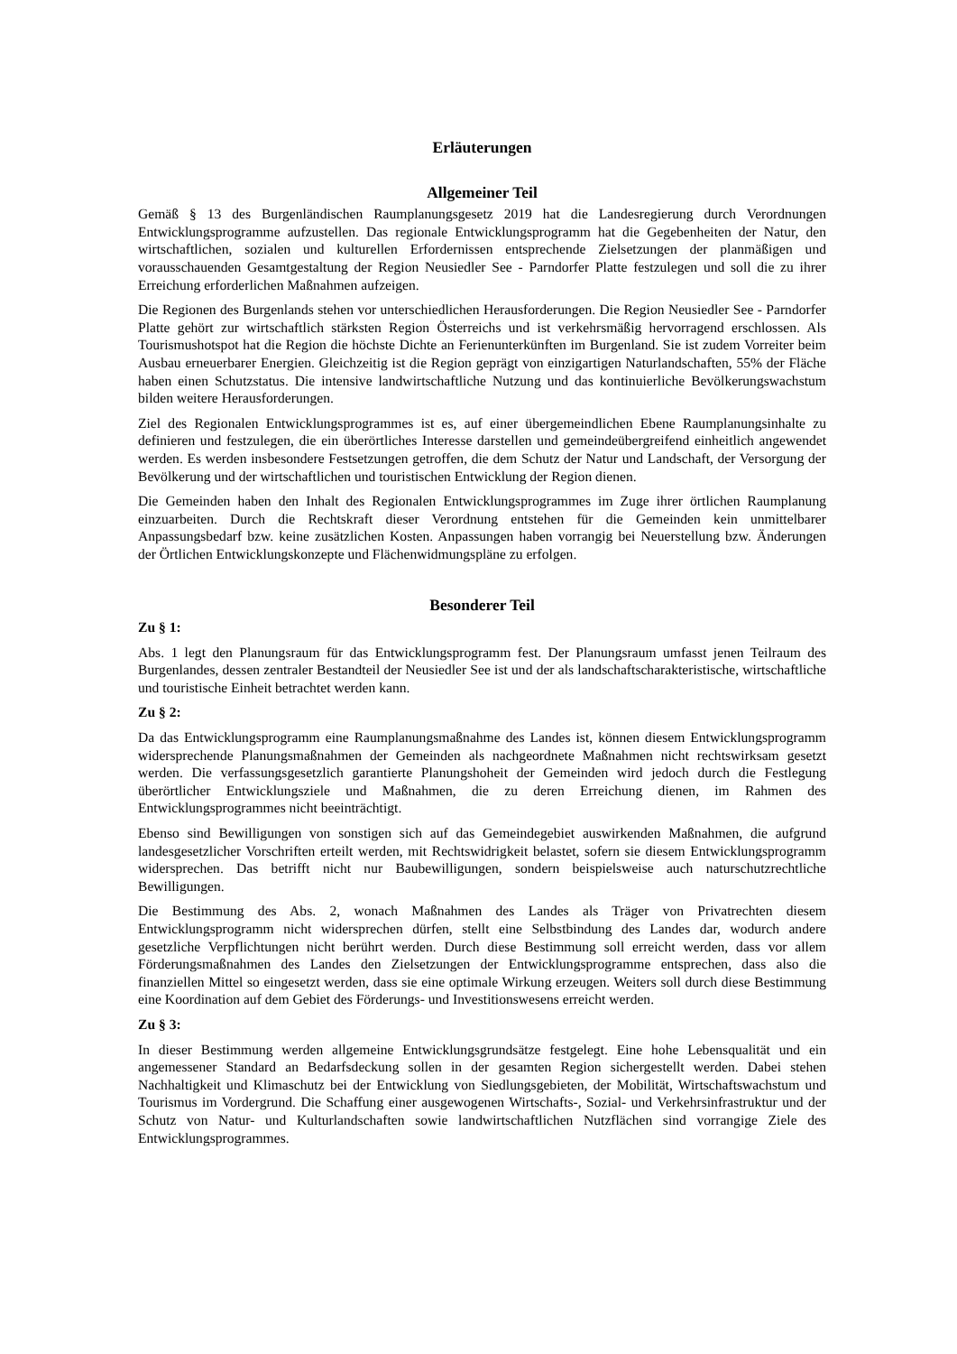Erläuterungen
Allgemeiner Teil
Gemäß § 13 des Burgenländischen Raumplanungsgesetz 2019 hat die Landesregierung durch Verordnungen Entwicklungsprogramme aufzustellen. Das regionale Entwicklungsprogramm hat die Gegebenheiten der Natur, den wirtschaftlichen, sozialen und kulturellen Erfordernissen entsprechende Zielsetzungen der planmäßigen und vorausschauenden Gesamtgestaltung der Region Neusiedler See - Parndorfer Platte festzulegen und soll die zu ihrer Erreichung erforderlichen Maßnahmen aufzeigen.
Die Regionen des Burgenlands stehen vor unterschiedlichen Herausforderungen. Die Region Neusiedler See - Parndorfer Platte gehört zur wirtschaftlich stärksten Region Österreichs und ist verkehrsmäßig hervorragend erschlossen. Als Tourismushotspot hat die Region die höchste Dichte an Ferienunterkünften im Burgenland. Sie ist zudem Vorreiter beim Ausbau erneuerbarer Energien. Gleichzeitig ist die Region geprägt von einzigartigen Naturlandschaften, 55% der Fläche haben einen Schutzstatus. Die intensive landwirtschaftliche Nutzung und das kontinuierliche Bevölkerungswachstum bilden weitere Herausforderungen.
Ziel des Regionalen Entwicklungsprogrammes ist es, auf einer übergemeindlichen Ebene Raumplanungsinhalte zu definieren und festzulegen, die ein überörtliches Interesse darstellen und gemeindeübergreifend einheitlich angewendet werden. Es werden insbesondere Festsetzungen getroffen, die dem Schutz der Natur und Landschaft, der Versorgung der Bevölkerung und der wirtschaftlichen und touristischen Entwicklung der Region dienen.
Die Gemeinden haben den Inhalt des Regionalen Entwicklungsprogrammes im Zuge ihrer örtlichen Raumplanung einzuarbeiten. Durch die Rechtskraft dieser Verordnung entstehen für die Gemeinden kein unmittelbarer Anpassungsbedarf bzw. keine zusätzlichen Kosten. Anpassungen haben vorrangig bei Neuerstellung bzw. Änderungen der Örtlichen Entwicklungskonzepte und Flächenwidmungspläne zu erfolgen.
Besonderer Teil
Zu § 1:
Abs. 1 legt den Planungsraum für das Entwicklungsprogramm fest. Der Planungsraum umfasst jenen Teilraum des Burgenlandes, dessen zentraler Bestandteil der Neusiedler See ist und der als landschaftscharakteristische, wirtschaftliche und touristische Einheit betrachtet werden kann.
Zu § 2:
Da das Entwicklungsprogramm eine Raumplanungsmaßnahme des Landes ist, können diesem Entwicklungsprogramm widersprechende Planungsmaßnahmen der Gemeinden als nachgeordnete Maßnahmen nicht rechtswirksam gesetzt werden. Die verfassungsgesetzlich garantierte Planungshoheit der Gemeinden wird jedoch durch die Festlegung überörtlicher Entwicklungsziele und Maßnahmen, die zu deren Erreichung dienen, im Rahmen des Entwicklungsprogrammes nicht beeinträchtigt.
Ebenso sind Bewilligungen von sonstigen sich auf das Gemeindegebiet auswirkenden Maßnahmen, die aufgrund landesgesetzlicher Vorschriften erteilt werden, mit Rechtswidrigkeit belastet, sofern sie diesem Entwicklungsprogramm widersprechen. Das betrifft nicht nur Baubewilligungen, sondern beispielsweise auch naturschutzrechtliche Bewilligungen.
Die Bestimmung des Abs. 2, wonach Maßnahmen des Landes als Träger von Privatrechten diesem Entwicklungsprogramm nicht widersprechen dürfen, stellt eine Selbstbindung des Landes dar, wodurch andere gesetzliche Verpflichtungen nicht berührt werden. Durch diese Bestimmung soll erreicht werden, dass vor allem Förderungsmaßnahmen des Landes den Zielsetzungen der Entwicklungsprogramme entsprechen, dass also die finanziellen Mittel so eingesetzt werden, dass sie eine optimale Wirkung erzeugen. Weiters soll durch diese Bestimmung eine Koordination auf dem Gebiet des Förderungs- und Investitionswesens erreicht werden.
Zu § 3:
In dieser Bestimmung werden allgemeine Entwicklungsgrundsätze festgelegt. Eine hohe Lebensqualität und ein angemessener Standard an Bedarfsdeckung sollen in der gesamten Region sichergestellt werden. Dabei stehen Nachhaltigkeit und Klimaschutz bei der Entwicklung von Siedlungsgebieten, der Mobilität, Wirtschaftswachstum und Tourismus im Vordergrund. Die Schaffung einer ausgewogenen Wirtschafts-, Sozial- und Verkehrsinfrastruktur und der Schutz von Natur- und Kulturlandschaften sowie landwirtschaftlichen Nutzflächen sind vorrangige Ziele des Entwicklungsprogrammes.